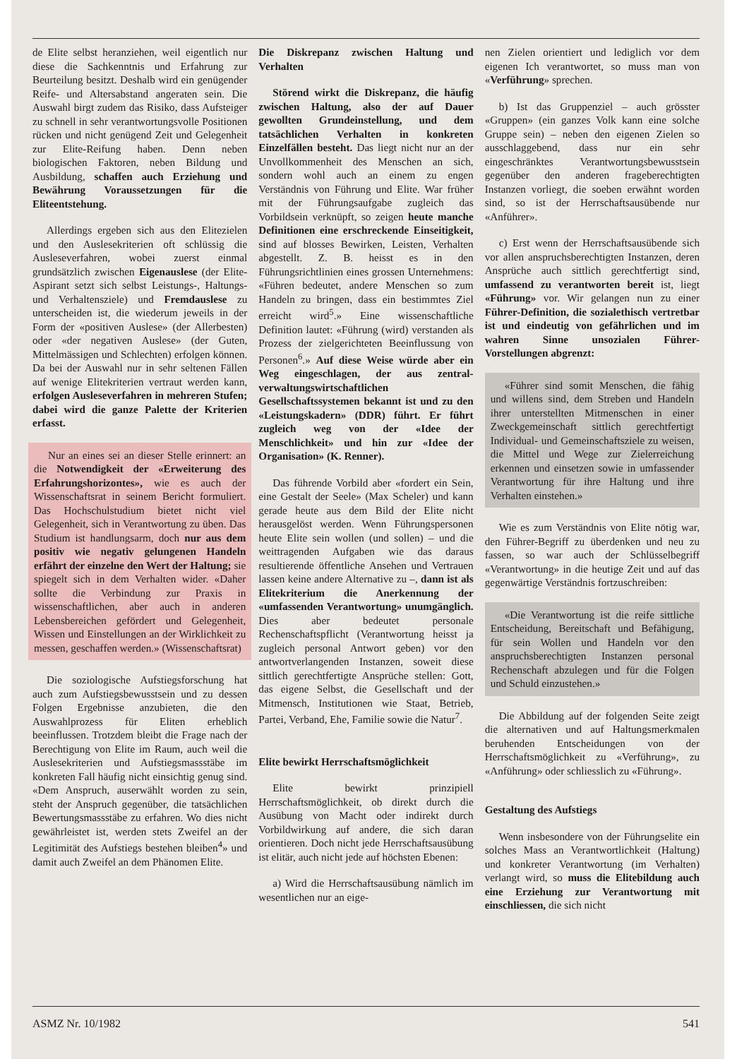de Elite selbst heranziehen, weil eigentlich nur diese die Sachkenntnis und Erfahrung zur Beurteilung besitzt. Deshalb wird ein genügender Reife- und Altersabstand angeraten sein. Die Auswahl birgt zudem das Risiko, dass Aufsteiger zu schnell in sehr verantwortungsvolle Positionen rücken und nicht genügend Zeit und Gelegenheit zur Elite-Reifung haben. Denn neben biologischen Faktoren, neben Bildung und Ausbildung, schaffen auch Erziehung und Bewährung Voraussetzungen für die Eliteentstehung.
Allerdings ergeben sich aus den Elitezielen und den Auslesekriterien oft schlüssig die Ausleseverfahren, wobei zuerst einmal grundsätzlich zwischen Eigenauslese (der Elite-Aspirant setzt sich selbst Leistungs-, Haltungs- und Verhaltensziele) und Fremdauslese zu unterscheiden ist, die wiederum jeweils in der Form der «positiven Auslese» (der Allerbesten) oder «der negativen Auslese» (der Guten, Mittelmässigen und Schlechten) erfolgen können. Da bei der Auswahl nur in sehr seltenen Fällen auf wenige Elitekriterien vertraut werden kann, erfolgen Ausleseverfahren in mehreren Stufen; dabei wird die ganze Palette der Kriterien erfasst.
Nur an eines sei an dieser Stelle erinnert: an die Notwendigkeit der «Erweiterung des Erfahrungshorizontes», wie es auch der Wissenschaftsrat in seinem Bericht formuliert. Das Hochschulstudium bietet nicht viel Gelegenheit, sich in Verantwortung zu üben. Das Studium ist handlungsarm, doch nur aus dem positiv wie negativ gelungenen Handeln erfährt der einzelne den Wert der Haltung; sie spiegelt sich in dem Verhalten wider. «Daher sollte die Verbindung zur Praxis in wissenschaftlichen, aber auch in anderen Lebensbereichen gefördert und Gelegenheit, Wissen und Einstellungen an der Wirklichkeit zu messen, geschaffen werden.» (Wissenschaftsrat)
Die soziologische Aufstiegsforschung hat auch zum Aufstiegsbewusstsein und zu dessen Folgen Ergebnisse anzubieten, die den Auswahlprozess für Eliten erheblich beeinflussen. Trotzdem bleibt die Frage nach der Berechtigung von Elite im Raum, auch weil die Auslesekriterien und Aufstiegsmassstäbe im konkreten Fall häufig nicht einsichtig genug sind. «Dem Anspruch, auserwählt worden zu sein, steht der Anspruch gegenüber, die tatsächlichen Bewertungsmassstäbe zu erfahren. Wo dies nicht gewährleistet ist, werden stets Zweifel an der Legitimität des Aufstiegs bestehen bleiben<sup>4</sup>» und damit auch Zweifel an dem Phänomen Elite.
Die Diskrepanz zwischen Haltung und Verhalten
Störend wirkt die Diskrepanz, die häufig zwischen Haltung, also der auf Dauer gewollten Grundeinstellung, und dem tatsächlichen Verhalten in konkreten Einzelfällen besteht. Das liegt nicht nur an der Unvollkommenheit des Menschen an sich, sondern wohl auch an einem zu engen Verständnis von Führung und Elite. War früher mit der Führungsaufgabe zugleich das Vorbildsein verknüpft, so zeigen heute manche Definitionen eine erschreckende Einseitigkeit, sind auf blosses Bewirken, Leisten, Verhalten abgestellt. Z. B. heisst es in den Führungsrichtlinien eines grossen Unternehmens: «Führen bedeutet, andere Menschen so zum Handeln zu bringen, dass ein bestimmtes Ziel erreicht wird<sup>5</sup>.» Eine wissenschaftliche Definition lautet: «Führung (wird) verstanden als Prozess der zielgerichteten Beeinflussung von Personen<sup>6</sup>.» Auf diese Weise würde aber ein Weg eingeschlagen, der aus zentral-verwaltungswirtschaftlichen Gesellschaftssystemen bekannt ist und zu den «Leistungskadern» (DDR) führt. Er führt zugleich weg von der «Idee der Menschlichkeit» und hin zur «Idee der Organisation» (K. Renner).
Das führende Vorbild aber «fordert ein Sein, eine Gestalt der Seele» (Max Scheler) und kann gerade heute aus dem Bild der Elite nicht herausgelöst werden. Wenn Führungspersonen heute Elite sein wollen (und sollen) – und die weittragenden Aufgaben wie das daraus resultierende öffentliche Ansehen und Vertrauen lassen keine andere Alternative zu –, dann ist als Elitekriterium die Anerkennung der «umfassenden Verantwortung» unumgänglich. Dies aber bedeutet personale Rechenschaftspflicht (Verantwortung heisst ja zugleich personal Antwort geben) vor den antwortverlangenden Instanzen, soweit diese sittlich gerechtfertigte Ansprüche stellen: Gott, das eigene Selbst, die Gesellschaft und der Mitmensch, Institutionen wie Staat, Betrieb, Partei, Verband, Ehe, Familie sowie die Natur<sup>7</sup>.
Elite bewirkt Herrschaftsmöglichkeit
Elite bewirkt prinzipiell Herrschaftsmöglichkeit, ob direkt durch die Ausübung von Macht oder indirekt durch Vorbildwirkung auf andere, die sich daran orientieren. Doch nicht jede Herrschaftsausübung ist elitär, auch nicht jede auf höchsten Ebenen:
a) Wird die Herrschaftsausübung nämlich im wesentlichen nur an eige-
nen Zielen orientiert und lediglich vor dem eigenen Ich verantwortet, so muss man von «Verführung» sprechen.
b) Ist das Gruppenziel – auch grösster «Gruppen» (ein ganzes Volk kann eine solche Gruppe sein) – neben den eigenen Zielen so ausschlaggebend, dass nur ein sehr eingeschränktes Verantwortungsbewusstsein gegenüber den anderen frageberechtigten Instanzen vorliegt, die soeben erwähnt worden sind, so ist der Herrschaftsausübende nur «Anführer».
c) Erst wenn der Herrschaftsausübende sich vor allen anspruchsberechtigten Instanzen, deren Ansprüche auch sittlich gerechtfertigt sind, umfassend zu verantworten bereit ist, liegt «Führung» vor. Wir gelangen nun zu einer Führer-Definition, die sozialethisch vertretbar ist und eindeutig von gefährlichen und im wahren Sinne unsozialen Führer-Vorstellungen abgrenzt:
«Führer sind somit Menschen, die fähig und willens sind, dem Streben und Handeln ihrer unterstellten Mitmenschen in einer Zweckgemeinschaft sittlich gerechtfertigt Individual- und Gemeinschaftsziele zu weisen, die Mittel und Wege zur Zielerreichung erkennen und einsetzen sowie in umfassender Verantwortung für ihre Haltung und ihre Verhalten einstehen.»
Wie es zum Verständnis von Elite nötig war, den Führer-Begriff zu überdenken und neu zu fassen, so war auch der Schlüsselbegriff «Verantwortung» in die heutige Zeit und auf das gegenwärtige Verständnis fortzuschreiben:
«Die Verantwortung ist die reife sittliche Entscheidung, Bereitschaft und Befähigung, für sein Wollen und Handeln vor den anspruchsberechtigten Instanzen personal Rechenschaft abzulegen und für die Folgen und Schuld einzustehen.»
Die Abbildung auf der folgenden Seite zeigt die alternativen und auf Haltungsmerkmalen beruhenden Entscheidungen von der Herrschaftsmöglichkeit zu «Verführung», zu «Anführung» oder schliesslich zu «Führung».
Gestaltung des Aufstiegs
Wenn insbesondere von der Führungselite ein solches Mass an Verantwortlichkeit (Haltung) und konkreter Verantwortung (im Verhalten) verlangt wird, so muss die Elitebildung auch eine Erziehung zur Verantwortung mit einschliessen, die sich nicht
ASMZ Nr. 10/1982 541